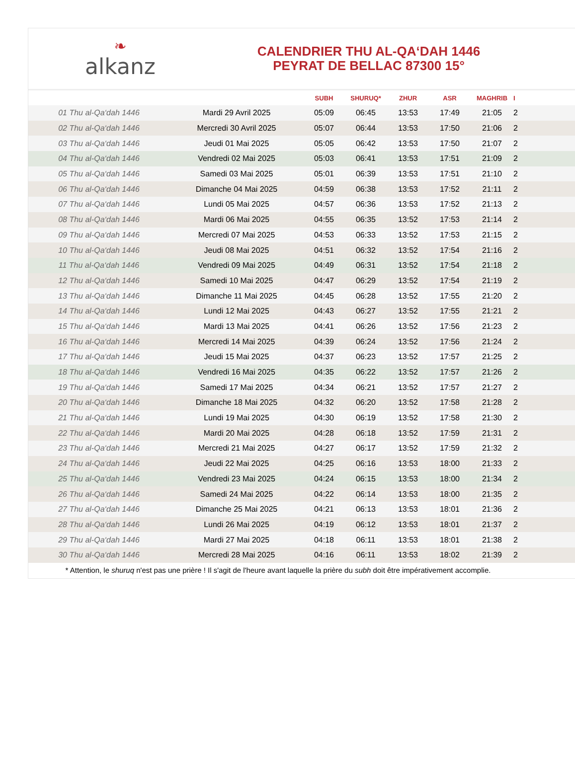❧
alkanz
CALENDRIER THU AL-QA‘DAH 1446
PEYRAT DE BELLAC 87300 15°
| | | SUBH | SHURUQ* | ZHUR | ASR | MAGHRIB | I |
| --- | --- | --- | --- | --- | --- | --- | --- |
| 01 Thu al-Qa‘dah 1446 | Mardi 29 Avril 2025 | 05:09 | 06:45 | 13:53 | 17:49 | 21:05 | 2 |
| 02 Thu al-Qa‘dah 1446 | Mercredi 30 Avril 2025 | 05:07 | 06:44 | 13:53 | 17:50 | 21:06 | 2 |
| 03 Thu al-Qa‘dah 1446 | Jeudi 01 Mai 2025 | 05:05 | 06:42 | 13:53 | 17:50 | 21:07 | 2 |
| 04 Thu al-Qa‘dah 1446 | Vendredi 02 Mai 2025 | 05:03 | 06:41 | 13:53 | 17:51 | 21:09 | 2 |
| 05 Thu al-Qa‘dah 1446 | Samedi 03 Mai 2025 | 05:01 | 06:39 | 13:53 | 17:51 | 21:10 | 2 |
| 06 Thu al-Qa‘dah 1446 | Dimanche 04 Mai 2025 | 04:59 | 06:38 | 13:53 | 17:52 | 21:11 | 2 |
| 07 Thu al-Qa‘dah 1446 | Lundi 05 Mai 2025 | 04:57 | 06:36 | 13:53 | 17:52 | 21:13 | 2 |
| 08 Thu al-Qa‘dah 1446 | Mardi 06 Mai 2025 | 04:55 | 06:35 | 13:52 | 17:53 | 21:14 | 2 |
| 09 Thu al-Qa‘dah 1446 | Mercredi 07 Mai 2025 | 04:53 | 06:33 | 13:52 | 17:53 | 21:15 | 2 |
| 10 Thu al-Qa‘dah 1446 | Jeudi 08 Mai 2025 | 04:51 | 06:32 | 13:52 | 17:54 | 21:16 | 2 |
| 11 Thu al-Qa‘dah 1446 | Vendredi 09 Mai 2025 | 04:49 | 06:31 | 13:52 | 17:54 | 21:18 | 2 |
| 12 Thu al-Qa‘dah 1446 | Samedi 10 Mai 2025 | 04:47 | 06:29 | 13:52 | 17:54 | 21:19 | 2 |
| 13 Thu al-Qa‘dah 1446 | Dimanche 11 Mai 2025 | 04:45 | 06:28 | 13:52 | 17:55 | 21:20 | 2 |
| 14 Thu al-Qa‘dah 1446 | Lundi 12 Mai 2025 | 04:43 | 06:27 | 13:52 | 17:55 | 21:21 | 2 |
| 15 Thu al-Qa‘dah 1446 | Mardi 13 Mai 2025 | 04:41 | 06:26 | 13:52 | 17:56 | 21:23 | 2 |
| 16 Thu al-Qa‘dah 1446 | Mercredi 14 Mai 2025 | 04:39 | 06:24 | 13:52 | 17:56 | 21:24 | 2 |
| 17 Thu al-Qa‘dah 1446 | Jeudi 15 Mai 2025 | 04:37 | 06:23 | 13:52 | 17:57 | 21:25 | 2 |
| 18 Thu al-Qa‘dah 1446 | Vendredi 16 Mai 2025 | 04:35 | 06:22 | 13:52 | 17:57 | 21:26 | 2 |
| 19 Thu al-Qa‘dah 1446 | Samedi 17 Mai 2025 | 04:34 | 06:21 | 13:52 | 17:57 | 21:27 | 2 |
| 20 Thu al-Qa‘dah 1446 | Dimanche 18 Mai 2025 | 04:32 | 06:20 | 13:52 | 17:58 | 21:28 | 2 |
| 21 Thu al-Qa‘dah 1446 | Lundi 19 Mai 2025 | 04:30 | 06:19 | 13:52 | 17:58 | 21:30 | 2 |
| 22 Thu al-Qa‘dah 1446 | Mardi 20 Mai 2025 | 04:28 | 06:18 | 13:52 | 17:59 | 21:31 | 2 |
| 23 Thu al-Qa‘dah 1446 | Mercredi 21 Mai 2025 | 04:27 | 06:17 | 13:52 | 17:59 | 21:32 | 2 |
| 24 Thu al-Qa‘dah 1446 | Jeudi 22 Mai 2025 | 04:25 | 06:16 | 13:53 | 18:00 | 21:33 | 2 |
| 25 Thu al-Qa‘dah 1446 | Vendredi 23 Mai 2025 | 04:24 | 06:15 | 13:53 | 18:00 | 21:34 | 2 |
| 26 Thu al-Qa‘dah 1446 | Samedi 24 Mai 2025 | 04:22 | 06:14 | 13:53 | 18:00 | 21:35 | 2 |
| 27 Thu al-Qa‘dah 1446 | Dimanche 25 Mai 2025 | 04:21 | 06:13 | 13:53 | 18:01 | 21:36 | 2 |
| 28 Thu al-Qa‘dah 1446 | Lundi 26 Mai 2025 | 04:19 | 06:12 | 13:53 | 18:01 | 21:37 | 2 |
| 29 Thu al-Qa‘dah 1446 | Mardi 27 Mai 2025 | 04:18 | 06:11 | 13:53 | 18:01 | 21:38 | 2 |
| 30 Thu al-Qa‘dah 1446 | Mercredi 28 Mai 2025 | 04:16 | 06:11 | 13:53 | 18:02 | 21:39 | 2 |
* Attention, le shuruq n'est pas une prière ! Il s'agit de l'heure avant laquelle la prière du subh doit être impérativement accomplie.